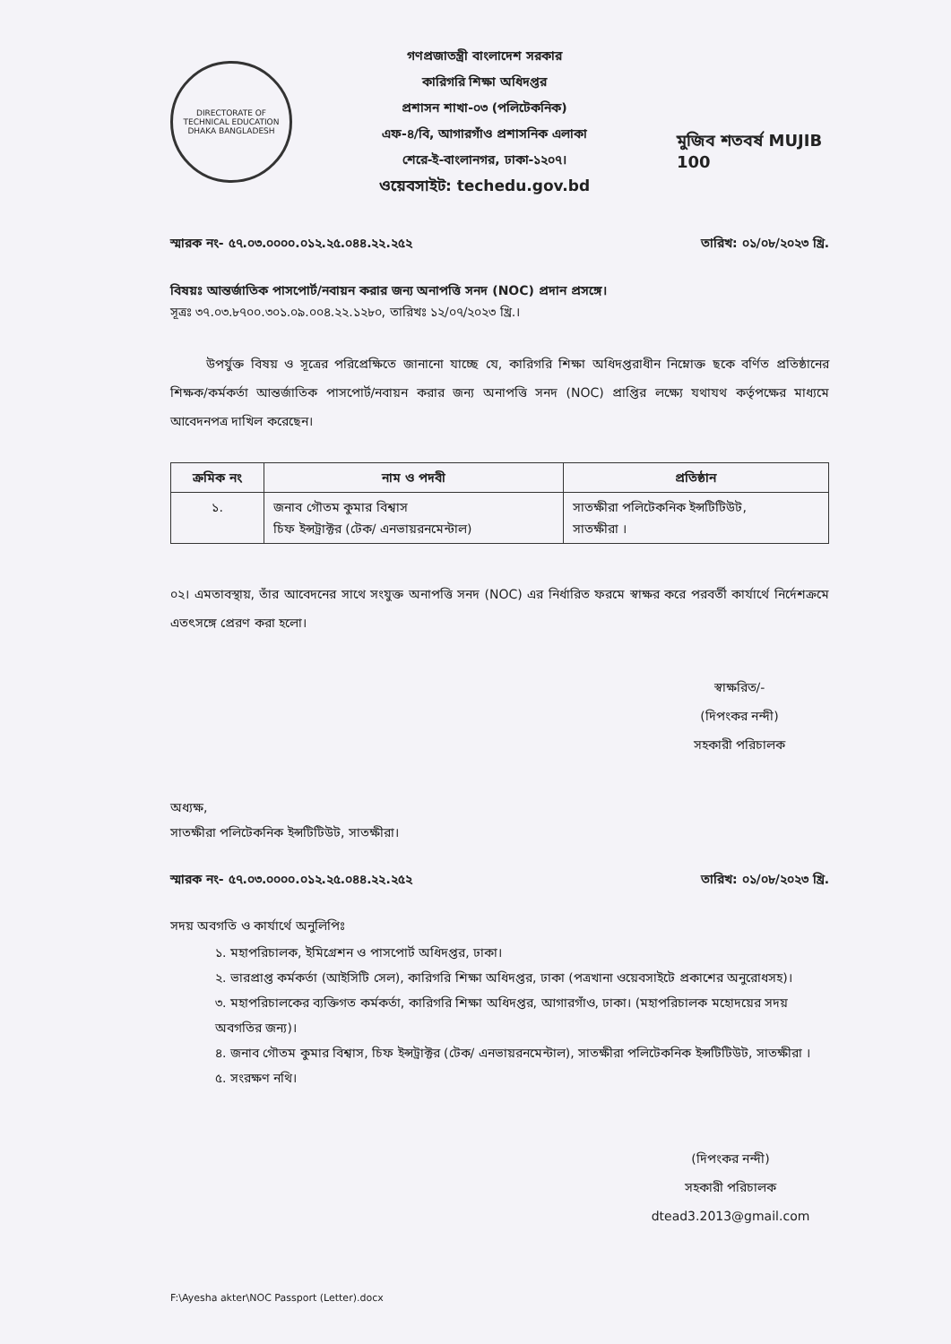DIRECTORATE OF TECHNICAL EDUCATION
DHAKA BANGLADESH
গণপ্রজাতন্ত্রী বাংলাদেশ সরকার
কারিগরি শিক্ষা অধিদপ্তর
প্রশাসন শাখা-০৩ (পলিটেকনিক)
এফ-৪/বি, আগারগাঁও প্রশাসনিক এলাকা
শেরে-ই-বাংলানগর, ঢাকা-১২০৭।
ওয়েবসাইট: techedu.gov.bd
মুজিব শতবর্ষ MUJIB 100
স্মারক নং- ৫৭.০৩.০০০০.০১২.২৫.০৪৪.২২.২৫২ তারিখ: ০১/০৮/২০২৩ খ্রি.
বিষয়ঃ আন্তর্জাতিক পাসপোর্ট/নবায়ন করার জন্য অনাপত্তি সনদ (NOC) প্রদান প্রসঙ্গে।
সূত্রঃ ৩৭.০৩.৮৭০০.৩০১.০৯.০০৪.২২.১২৮০, তারিখঃ ১২/০৭/২০২৩ খ্রি.।
উপর্যুক্ত বিষয় ও সূত্রের পরিপ্রেক্ষিতে জানানো যাচ্ছে যে, কারিগরি শিক্ষা অধিদপ্তরাধীন নিম্নোক্ত ছকে বর্ণিত প্রতিষ্ঠানের শিক্ষক/কর্মকর্তা আন্তর্জাতিক পাসপোর্ট/নবায়ন করার জন্য অনাপত্তি সনদ (NOC) প্রাপ্তির লক্ষ্যে যথাযথ কর্তৃপক্ষের মাধ্যমে আবেদনপত্র দাখিল করেছেন।
| ক্রমিক নং | নাম ও পদবী | প্রতিষ্ঠান |
| --- | --- | --- |
| ১. | জনাব গৌতম কুমার বিশ্বাস চিফ ইন্সট্রাক্টর (টেক/ এনভায়রনমেন্টাল) | সাতক্ষীরা পলিটেকনিক ইন্সটিটিউট, সাতক্ষীরা । |
০২। এমতাবস্থায়, তাঁর আবেদনের সাথে সংযুক্ত অনাপত্তি সনদ (NOC) এর নির্ধারিত ফরমে স্বাক্ষর করে পরবর্তী কার্যার্থে নির্দেশক্রমে এতৎসঙ্গে প্রেরণ করা হলো।
স্বাক্ষরিত/-
(দিপংকর নন্দী)
সহকারী পরিচালক
অধ্যক্ষ,
সাতক্ষীরা পলিটেকনিক ইন্সটিটিউট, সাতক্ষীরা।
স্মারক নং- ৫৭.০৩.০০০০.০১২.২৫.০৪৪.২২.২৫২ তারিখ: ০১/০৮/২০২৩ খ্রি.
সদয় অবগতি ও কার্যার্থে অনুলিপিঃ
১. মহাপরিচালক, ইমিগ্রেশন ও পাসপোর্ট অধিদপ্তর, ঢাকা।
২. ভারপ্রাপ্ত কর্মকর্তা (আইসিটি সেল), কারিগরি শিক্ষা অধিদপ্তর, ঢাকা (পত্রখানা ওয়েবসাইটে প্রকাশের অনুরোধসহ)।
৩. মহাপরিচালকের ব্যক্তিগত কর্মকর্তা, কারিগরি শিক্ষা অধিদপ্তর, আগারগাঁও, ঢাকা। (মহাপরিচালক মহোদয়ের সদয় অবগতির জন্য)।
৪. জনাব গৌতম কুমার বিশ্বাস, চিফ ইন্সট্রাক্টর (টেক/ এনভায়রনমেন্টাল), সাতক্ষীরা পলিটেকনিক ইন্সটিটিউট, সাতক্ষীরা ।
৫. সংরক্ষণ নথি।
(দিপংকর নন্দী)
সহকারী পরিচালক
dtead3.2013@gmail.com
F:\Ayesha akter\NOC Passport (Letter).docx